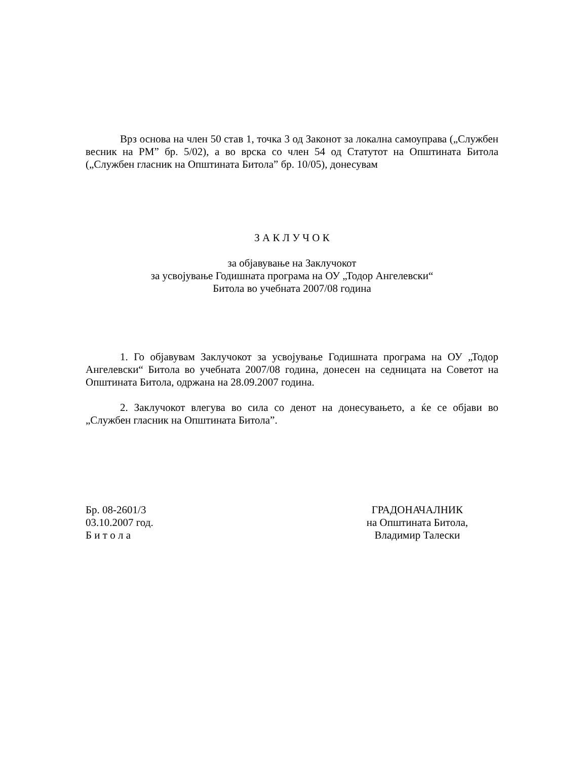Врз основа на член 50 став 1, точка 3 од Законот за локална самоуправа („Службен весник на РМ” бр. 5/02), а во врска со член 54 од Статутот на Општината Битола („Службен гласник на Општината Битола” бр. 10/05), донесувам
З А К Л У Ч О К
за објавување на Заклучокот
за усвојување Годишната програма на ОУ „Тодор Ангелевски“
Битола во учебната 2007/08 година
1. Го објавувам Заклучокот за усвојување Годишната програма на ОУ „Тодор Ангелевски“ Битола во учебната 2007/08 година, донесен на седницата на Советот на Општината Битола, одржана на 28.09.2007 година.
2. Заклучокот влегува во сила со денот на донесувањето, а ќе се објави во „Службен гласник на Општината Битола”.
Бр. 08-2601/3
03.10.2007 год.
Б и т о л а
ГРАДОНАЧАЛНИК
на Општината Битола,
Владимир Талески